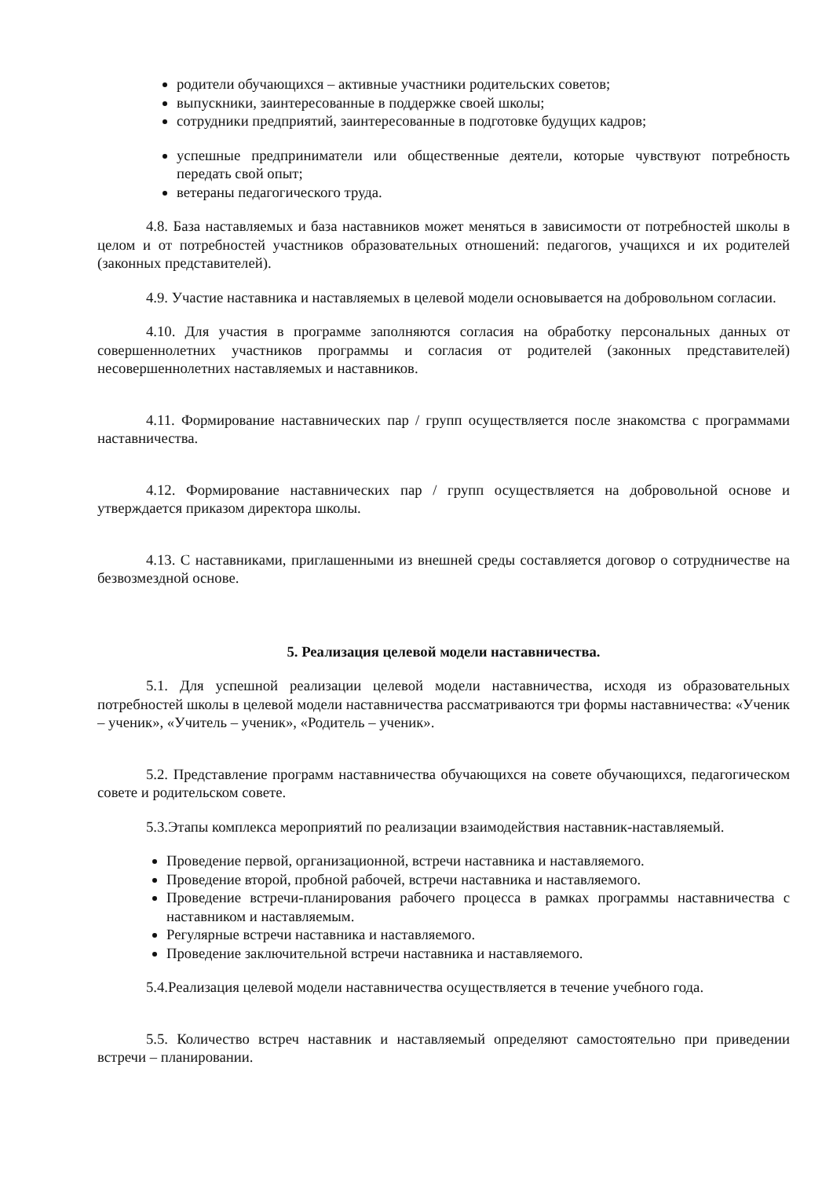родители обучающихся – активные участники родительских советов;
выпускники, заинтересованные в поддержке своей школы;
сотрудники предприятий, заинтересованные в подготовке будущих кадров;
успешные предприниматели или общественные деятели, которые чувствуют потребность передать свой опыт;
ветераны педагогического труда.
4.8. База наставляемых и база наставников может меняться в зависимости от потребностей школы в целом и от потребностей участников образовательных отношений: педагогов, учащихся и их родителей (законных представителей).
4.9. Участие наставника и наставляемых в целевой модели основывается на добровольном согласии.
4.10. Для участия в программе заполняются согласия на обработку персональных данных от совершеннолетних участников программы и согласия от родителей (законных представителей) несовершеннолетних наставляемых и наставников.
4.11. Формирование наставнических пар / групп осуществляется после знакомства с программами наставничества.
4.12. Формирование наставнических пар / групп осуществляется на добровольной основе и утверждается приказом директора школы.
4.13. С наставниками, приглашенными из внешней среды составляется договор о сотрудничестве на безвозмездной основе.
5. Реализация целевой модели наставничества.
5.1. Для успешной реализации целевой модели наставничества, исходя из образовательных потребностей школы в целевой модели наставничества рассматриваются три формы наставничества: «Ученик – ученик», «Учитель – ученик», «Родитель – ученик».
5.2. Представление программ наставничества обучающихся на совете обучающихся, педагогическом совете и родительском совете.
5.3.Этапы комплекса мероприятий по реализации взаимодействия наставник-наставляемый.
Проведение первой, организационной, встречи наставника и наставляемого.
Проведение второй, пробной рабочей, встречи наставника и наставляемого.
Проведение встречи-планирования рабочего процесса в рамках программы наставничества с наставником и наставляемым.
Регулярные встречи наставника и наставляемого.
Проведение заключительной встречи наставника и наставляемого.
5.4.Реализация целевой модели наставничества осуществляется в течение учебного года.
5.5. Количество встреч наставник и наставляемый определяют самостоятельно при приведении встречи – планировании.